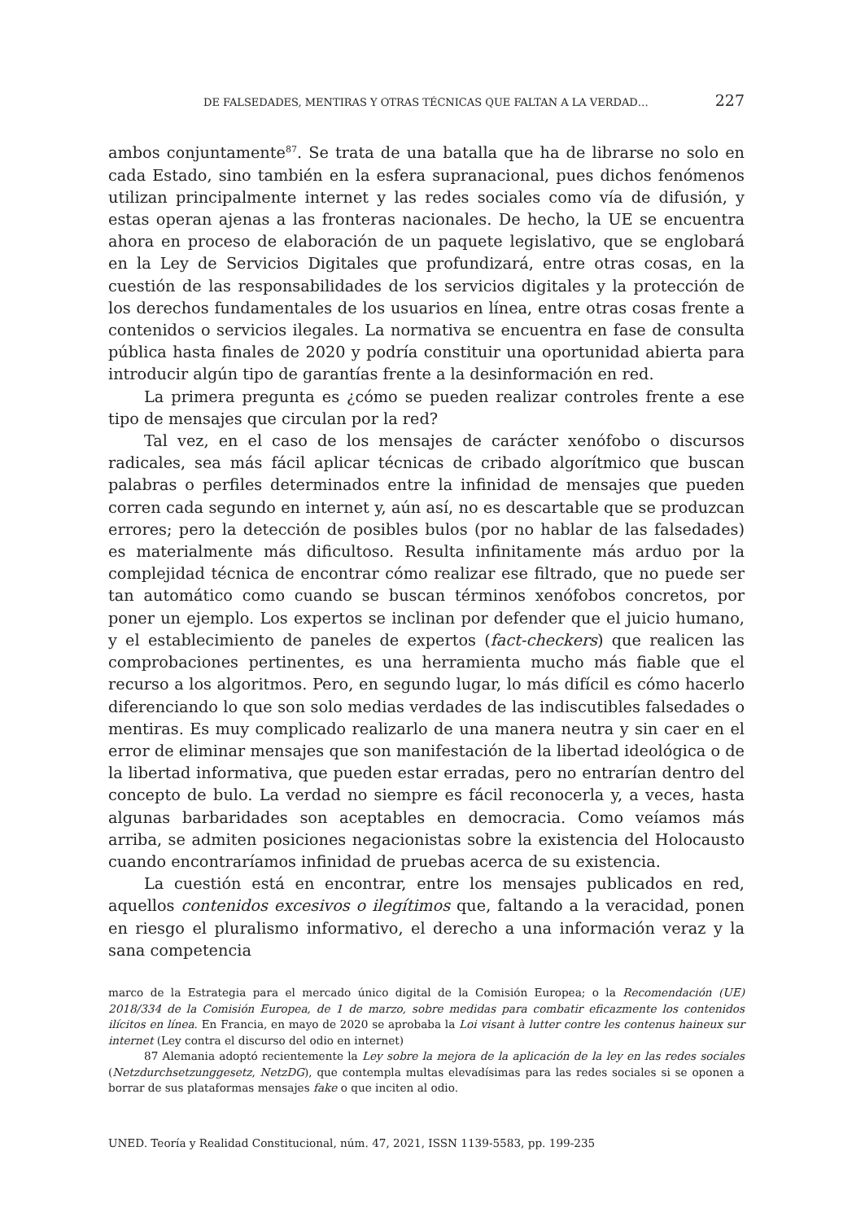DE FALSEDADES, MENTIRAS Y OTRAS TÉCNICAS QUE FALTAN A LA VERDAD… 227
ambos conjuntamente<sup>87</sup>. Se trata de una batalla que ha de librarse no solo en cada Estado, sino también en la esfera supranacional, pues dichos fenómenos utilizan principalmente internet y las redes sociales como vía de difusión, y estas operan ajenas a las fronteras nacionales. De hecho, la UE se encuentra ahora en proceso de elaboración de un paquete legislativo, que se englobará en la Ley de Servicios Digitales que profundizará, entre otras cosas, en la cuestión de las responsabilidades de los servicios digitales y la protección de los derechos fundamentales de los usuarios en línea, entre otras cosas frente a contenidos o servicios ilegales. La normativa se encuentra en fase de consulta pública hasta finales de 2020 y podría constituir una oportunidad abierta para introducir algún tipo de garantías frente a la desinformación en red.
La primera pregunta es ¿cómo se pueden realizar controles frente a ese tipo de mensajes que circulan por la red?
Tal vez, en el caso de los mensajes de carácter xenófobo o discursos radicales, sea más fácil aplicar técnicas de cribado algorítmico que buscan palabras o perfiles determinados entre la infinidad de mensajes que pueden corren cada segundo en internet y, aún así, no es descartable que se produzcan errores; pero la detección de posibles bulos (por no hablar de las falsedades) es materialmente más dificultoso. Resulta infinitamente más arduo por la complejidad técnica de encontrar cómo realizar ese filtrado, que no puede ser tan automático como cuando se buscan términos xenófobos concretos, por poner un ejemplo. Los expertos se inclinan por defender que el juicio humano, y el establecimiento de paneles de expertos (fact-checkers) que realicen las comprobaciones pertinentes, es una herramienta mucho más fiable que el recurso a los algoritmos. Pero, en segundo lugar, lo más difícil es cómo hacerlo diferenciando lo que son solo medias verdades de las indiscutibles falsedades o mentiras. Es muy complicado realizarlo de una manera neutra y sin caer en el error de eliminar mensajes que son manifestación de la libertad ideológica o de la libertad informativa, que pueden estar erradas, pero no entrarían dentro del concepto de bulo. La verdad no siempre es fácil reconocerla y, a veces, hasta algunas barbaridades son aceptables en democracia. Como veíamos más arriba, se admiten posiciones negacionistas sobre la existencia del Holocausto cuando encontraríamos infinidad de pruebas acerca de su existencia.
La cuestión está en encontrar, entre los mensajes publicados en red, aquellos contenidos excesivos o ilegítimos que, faltando a la veracidad, ponen en riesgo el pluralismo informativo, el derecho a una información veraz y la sana competencia
marco de la Estrategia para el mercado único digital de la Comisión Europea; o la Recomendación (UE) 2018/334 de la Comisión Europea, de 1 de marzo, sobre medidas para combatir eficazmente los contenidos ilícitos en línea. En Francia, en mayo de 2020 se aprobaba la Loi visant à lutter contre les contenus haineux sur internet (Ley contra el discurso del odio en internet)
87 Alemania adoptó recientemente la Ley sobre la mejora de la aplicación de la ley en las redes sociales (Netzdurchsetzunggesetz, NetzDG), que contempla multas elevadísimas para las redes sociales si se oponen a borrar de sus plataformas mensajes fake o que inciten al odio.
UNED. Teoría y Realidad Constitucional, núm. 47, 2021, ISSN 1139-5583, pp. 199-235